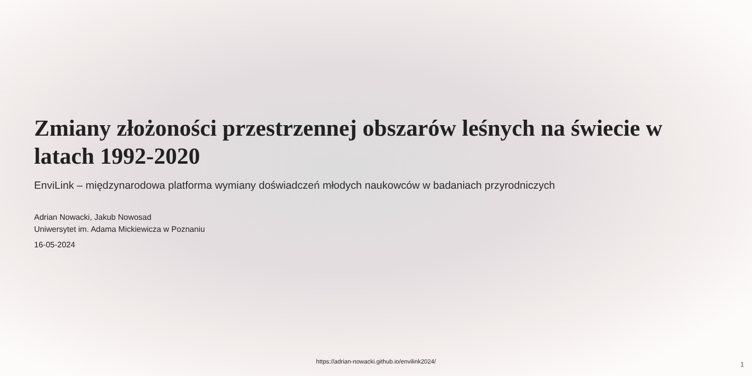Zmiany złożoności przestrzennej obszarów leśnych na świecie w latach 1992-2020
EnviLink – międzynarodowa platforma wymiany doświadczeń młodych naukowców w badaniach przyrodniczych
Adrian Nowacki, Jakub Nowosad
Uniwersytet im. Adama Mickiewicza w Poznaniu
16-05-2024
https://adrian-nowacki.github.io/envilink2024/ 1